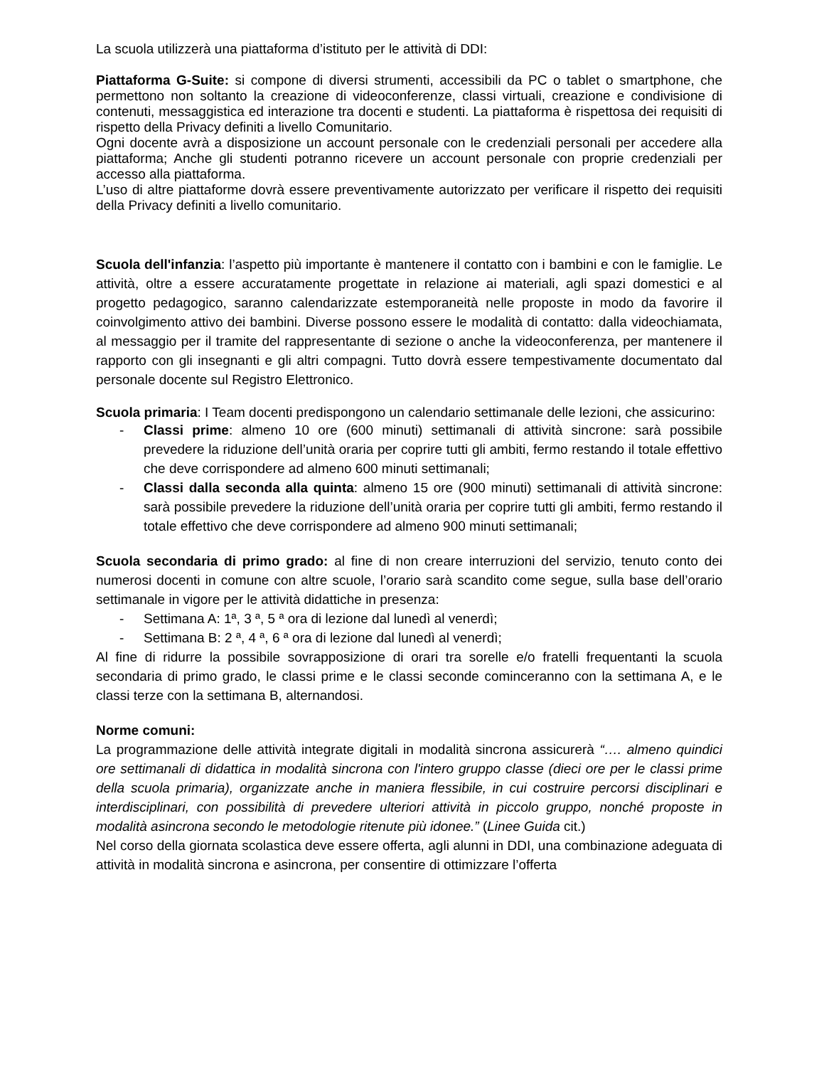La scuola utilizzerà una piattaforma d’istituto per le attività di DDI:
Piattaforma G-Suite: si compone di diversi strumenti, accessibili da PC o tablet o smartphone, che permettono non soltanto la creazione di videoconferenze, classi virtuali, creazione e condivisione di contenuti, messaggistica ed interazione tra docenti e studenti. La piattaforma è rispettosa dei requisiti di rispetto della Privacy definiti a livello Comunitario.
Ogni docente avrà a disposizione un account personale con le credenziali personali per accedere alla piattaforma; Anche gli studenti potranno ricevere un account personale con proprie credenziali per accesso alla piattaforma.
L’uso di altre piattaforme dovrà essere preventivamente autorizzato per verificare il rispetto dei requisiti della Privacy definiti a livello comunitario.
Scuola dell'infanzia: l’aspetto più importante è mantenere il contatto con i bambini e con le famiglie. Le attività, oltre a essere accuratamente progettate in relazione ai materiali, agli spazi domestici e al progetto pedagogico, saranno calendarizzate estemporaneità nelle proposte in modo da favorire il coinvolgimento attivo dei bambini. Diverse possono essere le modalità di contatto: dalla videochiamata, al messaggio per il tramite del rappresentante di sezione o anche la videoconferenza, per mantenere il rapporto con gli insegnanti e gli altri compagni. Tutto dovrà essere tempestivamente documentato dal personale docente sul Registro Elettronico.
Scuola primaria: I Team docenti predispongono un calendario settimanale delle lezioni, che assicurino:
- Classi prime: almeno 10 ore (600 minuti) settimanali di attività sincrone: sarà possibile prevedere la riduzione dell’unità oraria per coprire tutti gli ambiti, fermo restando il totale effettivo che deve corrispondere ad almeno 600 minuti settimanali;
- Classi dalla seconda alla quinta: almeno 15 ore (900 minuti) settimanali di attività sincrone: sarà possibile prevedere la riduzione dell’unità oraria per coprire tutti gli ambiti, fermo restando il totale effettivo che deve corrispondere ad almeno 900 minuti settimanali;
Scuola secondaria di primo grado: al fine di non creare interruzioni del servizio, tenuto conto dei numerosi docenti in comune con altre scuole, l’orario sarà scandito come segue, sulla base dell’orario settimanale in vigore per le attività didattiche in presenza:
- Settimana A: 1ª, 3 ª, 5 ª ora di lezione dal lunedì al venerdì;
- Settimana B: 2 ª, 4 ª, 6 ª ora di lezione dal lunedì al venerdì;
Al fine di ridurre la possibile sovrapposizione di orari tra sorelle e/o fratelli frequentanti la scuola secondaria di primo grado, le classi prime e le classi seconde cominceranno con la settimana A, e le classi terze con la settimana B, alternandosi.
Norme comuni:
La programmazione delle attività integrate digitali in modalità sincrona assicurerà “…. almeno quindici ore settimanali di didattica in modalità sincrona con l'intero gruppo classe (dieci ore per le classi prime della scuola primaria), organizzate anche in maniera flessibile, in cui costruire percorsi disciplinari e interdisciplinari, con possibilità di prevedere ulteriori attività in piccolo gruppo, nonché proposte in modalità asincrona secondo le metodologie ritenute più idonee.” (Linee Guida cit.)
Nel corso della giornata scolastica deve essere offerta, agli alunni in DDI, una combinazione adeguata di attività in modalità sincrona e asincrona, per consentire di ottimizzare l’offerta